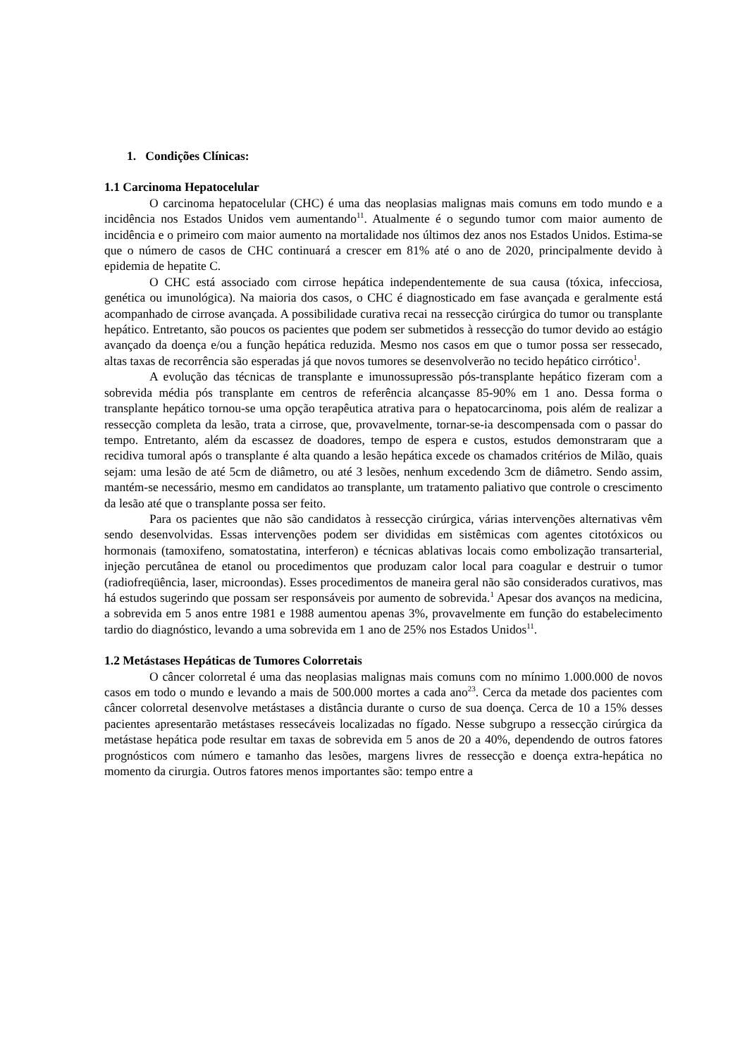1. Condições Clínicas:
1.1 Carcinoma Hepatocelular
O carcinoma hepatocelular (CHC) é uma das neoplasias malignas mais comuns em todo mundo e a incidência nos Estados Unidos vem aumentando<sup>11</sup>. Atualmente é o segundo tumor com maior aumento de incidência e o primeiro com maior aumento na mortalidade nos últimos dez anos nos Estados Unidos. Estima-se que o número de casos de CHC continuará a crescer em 81% até o ano de 2020, principalmente devido à epidemia de hepatite C.
O CHC está associado com cirrose hepática independentemente de sua causa (tóxica, infecciosa, genética ou imunológica). Na maioria dos casos, o CHC é diagnosticado em fase avançada e geralmente está acompanhado de cirrose avançada. A possibilidade curativa recai na ressecção cirúrgica do tumor ou transplante hepático. Entretanto, são poucos os pacientes que podem ser submetidos à ressecção do tumor devido ao estágio avançado da doença e/ou a função hepática reduzida. Mesmo nos casos em que o tumor possa ser ressecado, altas taxas de recorrência são esperadas já que novos tumores se desenvolverão no tecido hepático cirrótico<sup>1</sup>.
A evolução das técnicas de transplante e imunossupressão pós-transplante hepático fizeram com a sobrevida média pós transplante em centros de referência alcançasse 85-90% em 1 ano. Dessa forma o transplante hepático tornou-se uma opção terapêutica atrativa para o hepatocarcinoma, pois além de realizar a ressecção completa da lesão, trata a cirrose, que, provavelmente, tornar-se-ia descompensada com o passar do tempo. Entretanto, além da escassez de doadores, tempo de espera e custos, estudos demonstraram que a recidiva tumoral após o transplante é alta quando a lesão hepática excede os chamados critérios de Milão, quais sejam: uma lesão de até 5cm de diâmetro, ou até 3 lesões, nenhum excedendo 3cm de diâmetro. Sendo assim, mantém-se necessário, mesmo em candidatos ao transplante, um tratamento paliativo que controle o crescimento da lesão até que o transplante possa ser feito.
Para os pacientes que não são candidatos à ressecção cirúrgica, várias intervenções alternativas vêm sendo desenvolvidas. Essas intervenções podem ser divididas em sistêmicas com agentes citotóxicos ou hormonais (tamoxifeno, somatostatina, interferon) e técnicas ablativas locais como embolização transarterial, injeção percutânea de etanol ou procedimentos que produzam calor local para coagular e destruir o tumor (radiofreqüência, laser, microondas). Esses procedimentos de maneira geral não são considerados curativos, mas há estudos sugerindo que possam ser responsáveis por aumento de sobrevida.<sup>1</sup> Apesar dos avanços na medicina, a sobrevida em 5 anos entre 1981 e 1988 aumentou apenas 3%, provavelmente em função do estabelecimento tardio do diagnóstico, levando a uma sobrevida em 1 ano de 25% nos Estados Unidos<sup>11</sup>.
1.2 Metástases Hepáticas de Tumores Colorretais
O câncer colorretal é uma das neoplasias malignas mais comuns com no mínimo 1.000.000 de novos casos em todo o mundo e levando a mais de 500.000 mortes a cada ano<sup>23</sup>. Cerca da metade dos pacientes com câncer colorretal desenvolve metástases a distância durante o curso de sua doença. Cerca de 10 a 15% desses pacientes apresentarão metástases ressecáveis localizadas no fígado. Nesse subgrupo a ressecção cirúrgica da metástase hepática pode resultar em taxas de sobrevida em 5 anos de 20 a 40%, dependendo de outros fatores prognósticos com número e tamanho das lesões, margens livres de ressecção e doença extra-hepática no momento da cirurgia. Outros fatores menos importantes são: tempo entre a